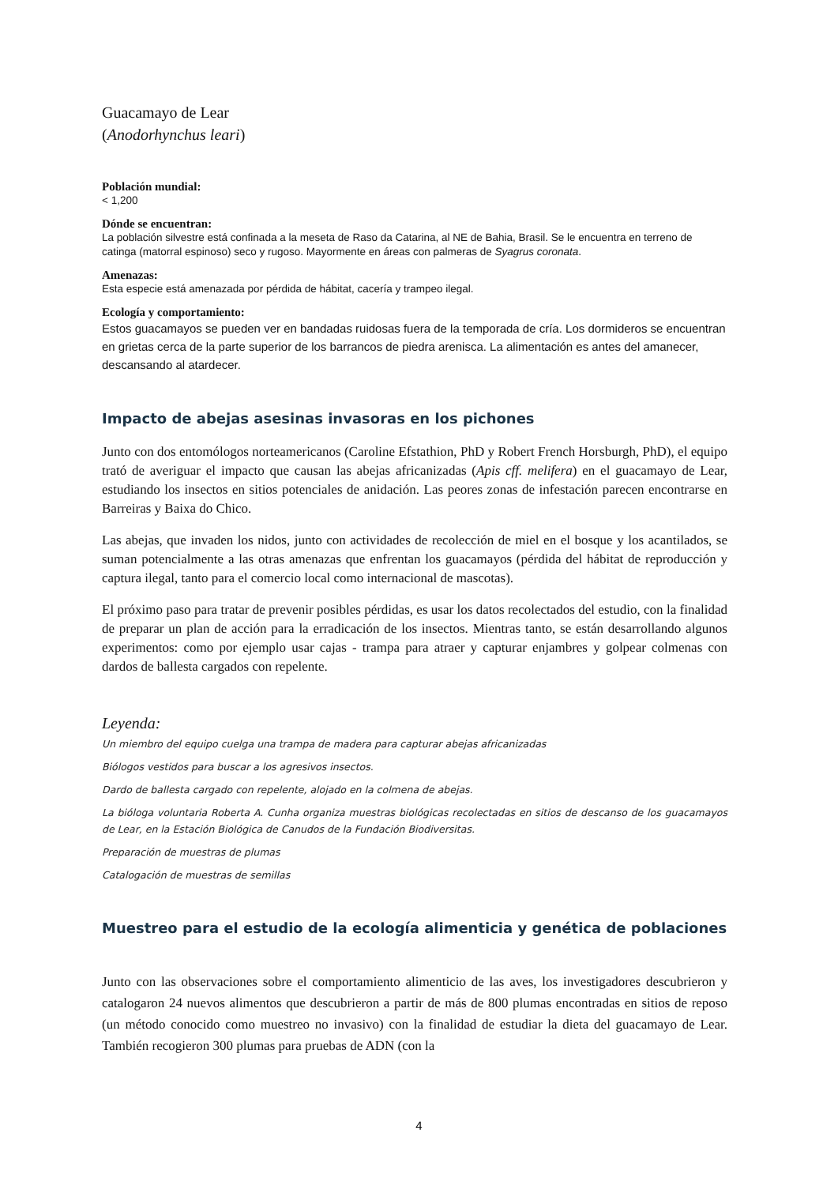Guacamayo de Lear
(Anodorhynchus leari)
Población mundial:
< 1,200
Dónde se encuentran:
La población silvestre está confinada a la meseta de Raso da Catarina, al NE de Bahia, Brasil. Se le encuentra en terreno de catinga (matorral espinoso) seco y rugoso. Mayormente en áreas con palmeras de Syagrus coronata.
Amenazas:
Esta especie está amenazada por pérdida de hábitat, cacería y trampeo ilegal.
Ecología y comportamiento:
Estos guacamayos se pueden ver en bandadas ruidosas fuera de la temporada de cría. Los dormideros se encuentran en grietas cerca de la parte superior de los barrancos de piedra arenisca. La alimentación es antes del amanecer, descansando al atardecer.
Impacto de abejas asesinas invasoras en los pichones
Junto con dos entomólogos norteamericanos (Caroline Efstathion, PhD y Robert French Horsburgh, PhD), el equipo trató de averiguar el impacto que causan las abejas africanizadas (Apis cff. melifera) en el guacamayo de Lear, estudiando los insectos en sitios potenciales de anidación. Las peores zonas de infestación parecen encontrarse en Barreiras y Baixa do Chico.
Las abejas, que invaden los nidos, junto con actividades de recolección de miel en el bosque y los acantilados, se suman potencialmente a las otras amenazas que enfrentan los guacamayos (pérdida del hábitat de reproducción y captura ilegal, tanto para el comercio local como internacional de mascotas).
El próximo paso para tratar de prevenir posibles pérdidas, es usar los datos recolectados del estudio, con la finalidad de preparar un plan de acción para la erradicación de los insectos. Mientras tanto, se están desarrollando algunos experimentos: como por ejemplo usar cajas - trampa para atraer y capturar enjambres y golpear colmenas con dardos de ballesta cargados con repelente.
Leyenda:
Un miembro del equipo cuelga una trampa de madera para capturar abejas africanizadas
Biólogos vestidos para buscar a los agresivos insectos.
Dardo de ballesta cargado con repelente, alojado en la colmena de abejas.
La bióloga voluntaria Roberta A. Cunha organiza muestras biológicas recolectadas en sitios de descanso de los guacamayos de Lear, en la Estación Biológica de Canudos de la Fundación Biodiversitas.
Preparación de muestras de plumas
Catalogación de muestras de semillas
Muestreo para el estudio de la ecología alimenticia y genética de poblaciones
Junto con las observaciones sobre el comportamiento alimenticio de las aves, los investigadores descubrieron y catalogaron 24 nuevos alimentos que descubrieron a partir de más de 800 plumas encontradas en sitios de reposo (un método conocido como muestreo no invasivo) con la finalidad de estudiar la dieta del guacamayo de Lear. También recogieron 300 plumas para pruebas de ADN (con la
4